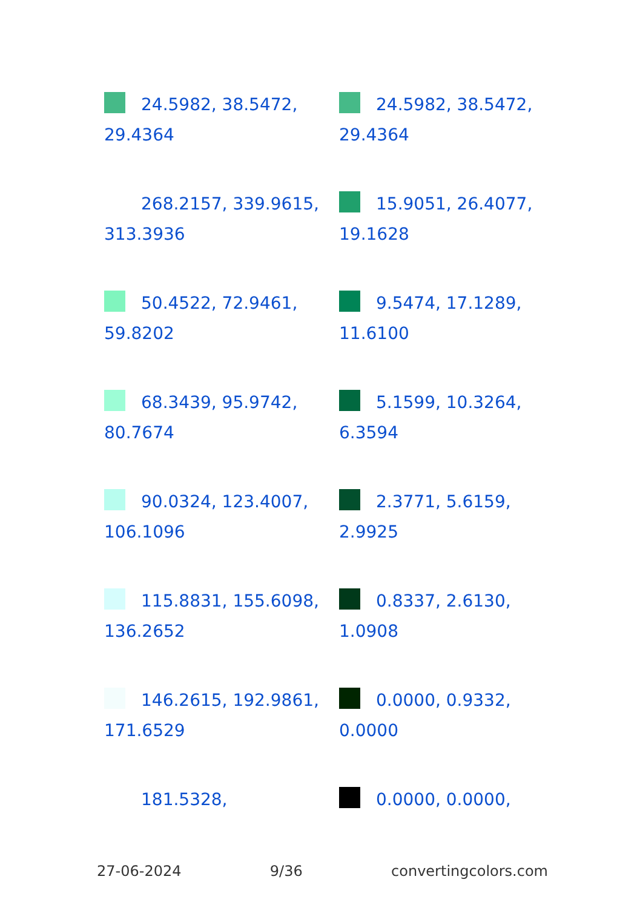24.5982, 38.5472, 29.4364
24.5982, 38.5472, 29.4364
268.2157, 339.9615, 313.3936
15.9051, 26.4077, 19.1628
50.4522, 72.9461, 59.8202
9.5474, 17.1289, 11.6100
68.3439, 95.9742, 80.7674
5.1599, 10.3264, 6.3594
90.0324, 123.4007, 106.1096
2.3771, 5.6159, 2.9925
115.8831, 155.6098, 136.2652
0.8337, 2.6130, 1.0908
146.2615, 192.9861, 171.6529
0.0000, 0.9332, 0.0000
181.5328,
0.0000, 0.0000,
27-06-2024 9/36 convertingcolors.com